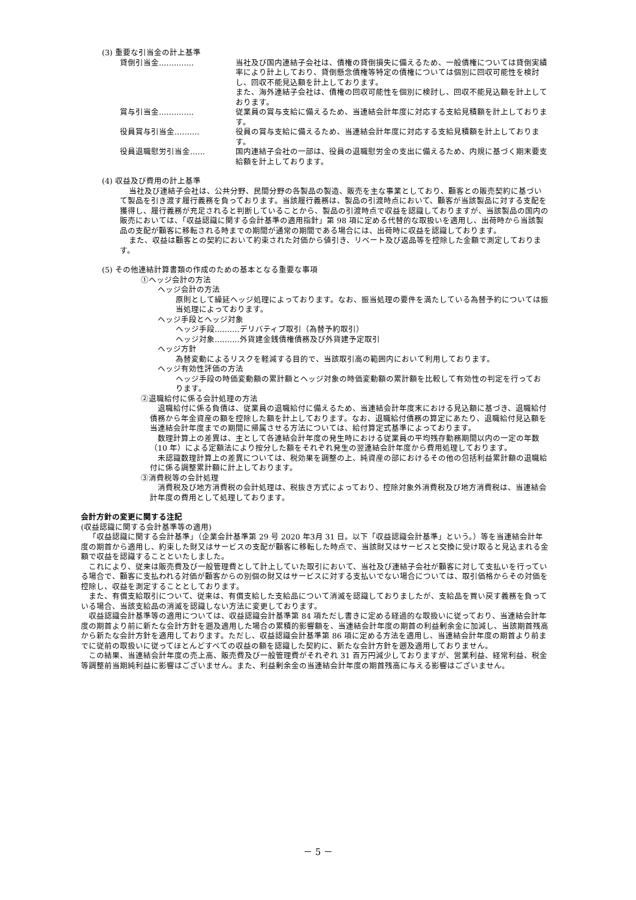(3) 重要な引当金の計上基準
貸倒引当金‥‥‥‥‥‥‥ 当社及び国内連結子会社は、債権の貸倒損失に備えるため、一般債権については貸倒実績率により計上しており、貸倒懸念債権等特定の債権については個別に回収可能性を検討し、回収不能見込額を計上しております。
また、海外連結子会社は、債権の回収可能性を個別に検討し、回収不能見込額を計上しております。
賞与引当金‥‥‥‥‥‥‥ 従業員の賞与支給に備えるため、当連結会計年度に対応する支給見積額を計上しております。
役員賞与引当金‥‥‥‥‥ 役員の賞与支給に備えるため、当連結会計年度に対応する支給見積額を計上しております。
役員退職慰労引当金‥‥‥ 国内連結子会社の一部は、役員の退職慰労金の支出に備えるため、内規に基づく期末要支給額を計上しております。
(4) 収益及び費用の計上基準
当社及び連結子会社は、公共分野、民間分野の各製品の製造、販売を主な事業としており、顧客との販売契約に基づいて製品を引き渡す履行義務を負っております。当該履行義務は、製品の引渡時点において、顧客が当該製品に対する支配を獲得し、履行義務が充足されると判断していることから、製品の引渡時点で収益を認識しておりますが、当該製品の国内の販売においては、「収益認識に関する会計基準の適用指針」第 98 項に定める代替的な取扱いを適用し、出荷時から当該製品の支配が顧客に移転される時までの期間が通常の期間である場合には、出荷時に収益を認識しております。
また、収益は顧客との契約において約束された対価から値引き、リベート及び返品等を控除した金額で測定しております。
(5) その他連結計算書類の作成のための基本となる重要な事項
①ヘッジ会計の方法
ヘッジ会計の方法
原則として繰延ヘッジ処理によっております。なお、振当処理の要件を満たしている為替予約については振当処理によっております。
ヘッジ手段とヘッジ対象
ヘッジ手段‥‥‥‥‥デリバティブ取引（為替予約取引）
ヘッジ対象‥‥‥‥‥外貨建金銭債権債務及び外貨建予定取引
ヘッジ方針
為替変動によるリスクを軽減する目的で、当該取引高の範囲内において利用しております。
ヘッジ有効性評価の方法
ヘッジ手段の時価変動額の累計額とヘッジ対象の時価変動額の累計額を比較して有効性の判定を行っております。
②退職給付に係る会計処理の方法
退職給付に係る負債は、従業員の退職給付に備えるため、当連結会計年度末における見込額に基づき、退職給付債務から年金資産の額を控除した額を計上しております。なお、退職給付債務の算定にあたり、退職給付見込額を当連結会計年度までの期間に帰属させる方法については、給付算定式基準によっております。
数理計算上の差異は、主として各連結会計年度の発生時における従業員の平均残存勤務期間以内の一定の年数（10 年）による定額法により按分した額をそれぞれ発生の翌連結会計年度から費用処理しております。
未認識数理計算上の差異については、税効果を調整の上、純資産の部におけるその他の包括利益累計額の退職給付に係る調整累計額に計上しております。
③消費税等の会計処理
消費税及び地方消費税の会計処理は、税抜き方式によっており、控除対象外消費税及び地方消費税は、当連結会計年度の費用として処理しております。
会計方針の変更に関する注記
(収益認識に関する会計基準等の適用)
「収益認識に関する会計基準」（企業会計基準第 29 号 2020 年3月 31 日。以下「収益認識会計基準」という。）等を当連結会計年度の期首から適用し、約束した財又はサービスの支配が顧客に移転した時点で、当該財又はサービスと交換に受け取ると見込まれる金額で収益を認識することといたしました。
これにより、従来は販売費及び一般管理費として計上していた取引において、当社及び連結子会社が顧客に対して支払いを行っている場合で、顧客に支払われる対価が顧客からの別個の財又はサービスに対する支払いでない場合については、取引価格からその対価を控除し、収益を測定することとしております。
また、有償支給取引について、従来は、有償支給した支給品について消滅を認識しておりましたが、支給品を買い戻す義務を負っている場合、当該支給品の消滅を認識しない方法に変更しております。
収益認識会計基準等の適用については、収益認識会計基準第 84 項ただし書きに定める経過的な取扱いに従っており、当連結会計年度の期首より前に新たな会計方針を遡及適用した場合の累積的影響額を、当連結会計年度の期首の利益剰余金に加減し、当該期首残高から新たな会計方針を適用しております。ただし、収益認識会計基準第 86 項に定める方法を適用し、当連結会計年度の期首より前までに従前の取扱いに従ってほとんどすべての収益の額を認識した契約に、新たな会計方針を遡及適用しておりません。
この結果、当連結会計年度の売上高、販売費及び一般管理費がそれぞれ 31 百万円減少しておりますが、営業利益、経常利益、税金等調整前当期純利益に影響はございません。また、利益剰余金の当連結会計年度の期首残高に与える影響はございません。
－ 5 －